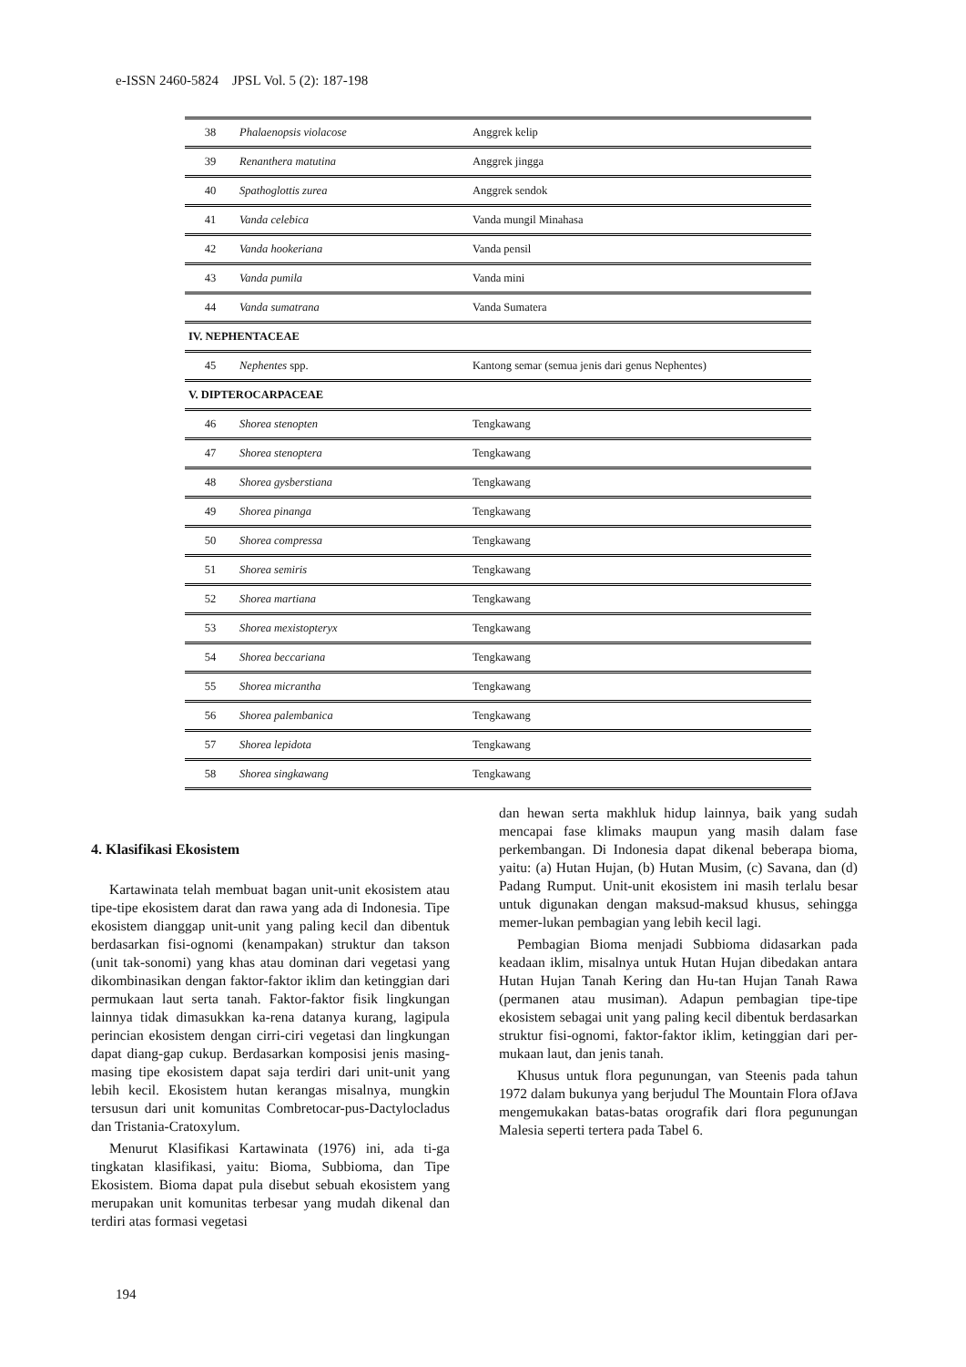e-ISSN 2460-5824 JPSL Vol. 5 (2): 187-198
| 38 | Phalaenopsis violacose | Anggrek kelip |
| 39 | Renanthera matutina | Anggrek jingga |
| 40 | Spathoglottis zurea | Anggrek sendok |
| 41 | Vanda celebica | Vanda mungil Minahasa |
| 42 | Vanda hookeriana | Vanda pensil |
| 43 | Vanda pumila | Vanda mini |
| 44 | Vanda sumatrana | Vanda Sumatera |
| IV. NEPHENTACEAE | | |
| 45 | Nephentes spp. | Kantong semar (semua jenis dari genus Nephentes) |
| V. DIPTEROCARPACEAE | | |
| 46 | Shorea stenopten | Tengkawang |
| 47 | Shorea stenoptera | Tengkawang |
| 48 | Shorea gysberstiana | Tengkawang |
| 49 | Shorea pinanga | Tengkawang |
| 50 | Shorea compressa | Tengkawang |
| 51 | Shorea semiris | Tengkawang |
| 52 | Shorea martiana | Tengkawang |
| 53 | Shorea mexistopteryx | Tengkawang |
| 54 | Shorea beccariana | Tengkawang |
| 55 | Shorea micrantha | Tengkawang |
| 56 | Shorea palembanica | Tengkawang |
| 57 | Shorea lepidota | Tengkawang |
| 58 | Shorea singkawang | Tengkawang |
4. Klasifikasi Ekosistem
Kartawinata telah membuat bagan unit-unit ekosistem atau tipe-tipe ekosistem darat dan rawa yang ada di Indonesia. Tipe ekosistem dianggap unit-unit yang paling kecil dan dibentuk berdasarkan fisi-ognomi (kenampakan) struktur dan takson (unit tak-sonomi) yang khas atau dominan dari vegetasi yang dikombinasikan dengan faktor-faktor iklim dan ketinggian dari permukaan laut serta tanah. Faktor-faktor fisik lingkungan lainnya tidak dimasukkan ka-rena datanya kurang, lagipula perincian ekosistem dengan cirri-ciri vegetasi dan lingkungan dapat diang-gap cukup. Berdasarkan komposisi jenis masing-masing tipe ekosistem dapat saja terdiri dari unit-unit yang lebih kecil. Ekosistem hutan kerangas misalnya, mungkin tersusun dari unit komunitas Combretocar-pus-Dactylocladus dan Tristania-Cratoxylum.
Menurut Klasifikasi Kartawinata (1976) ini, ada ti-ga tingkatan klasifikasi, yaitu: Bioma, Subbioma, dan Tipe Ekosistem. Bioma dapat pula disebut sebuah ekosistem yang merupakan unit komunitas terbesar yang mudah dikenal dan terdiri atas formasi vegetasi
dan hewan serta makhluk hidup lainnya, baik yang sudah mencapai fase klimaks maupun yang masih dalam fase perkembangan. Di Indonesia dapat dikenal beberapa bioma, yaitu: (a) Hutan Hujan, (b) Hutan Musim, (c) Savana, dan (d) Padang Rumput. Unit-unit ekosistem ini masih terlalu besar untuk digunakan dengan maksud-maksud khusus, sehingga memer-lukan pembagian yang lebih kecil lagi.
Pembagian Bioma menjadi Subbioma didasarkan pada keadaan iklim, misalnya untuk Hutan Hujan dibedakan antara Hutan Hujan Tanah Kering dan Hu-tan Hujan Tanah Rawa (permanen atau musiman). Adapun pembagian tipe-tipe ekosistem sebagai unit yang paling kecil dibentuk berdasarkan struktur fisi-ognomi, faktor-faktor iklim, ketinggian dari per-mukaan laut, dan jenis tanah.
Khusus untuk flora pegunungan, van Steenis pada tahun 1972 dalam bukunya yang berjudul The Mountain Flora ofJava mengemukakan batas-batas orografik dari flora pegunungan Malesia seperti tertera pada Tabel 6.
194